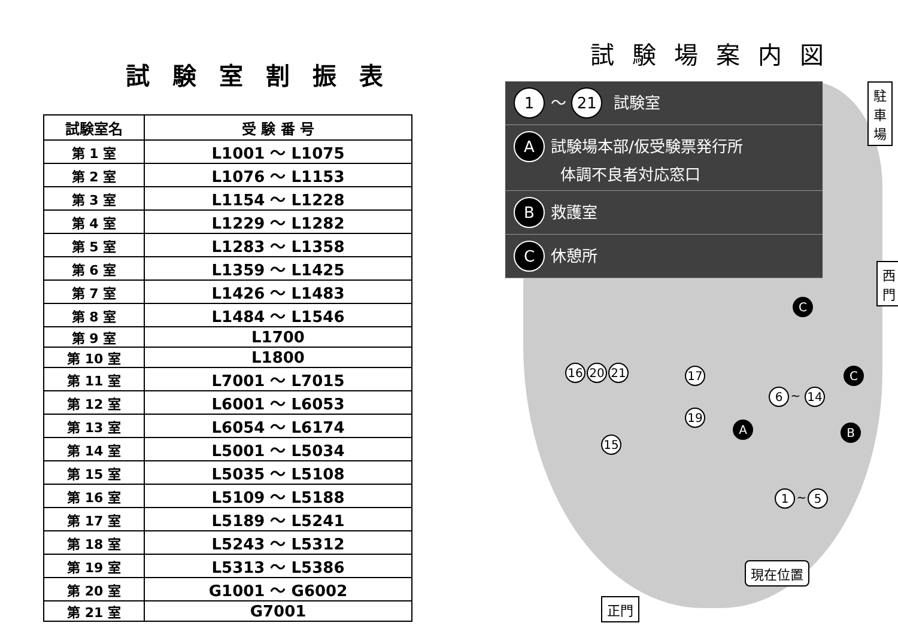試験室割振表
| 試験室名 | 受 験 番 号 |
| --- | --- |
| 第 1 室 | L1001 ～ L1075 |
| 第 2 室 | L1076 ～ L1153 |
| 第 3 室 | L1154 ～ L1228 |
| 第 4 室 | L1229 ～ L1282 |
| 第 5 室 | L1283 ～ L1358 |
| 第 6 室 | L1359 ～ L1425 |
| 第 7 室 | L1426 ～ L1483 |
| 第 8 室 | L1484 ～ L1546 |
| 第 9 室 | L1700 |
| 第 10 室 | L1800 |
| 第 11 室 | L7001 ～ L7015 |
| 第 12 室 | L6001 ～ L6053 |
| 第 13 室 | L6054 ～ L6174 |
| 第 14 室 | L5001 ～ L5034 |
| 第 15 室 | L5035 ～ L5108 |
| 第 16 室 | L5109 ～ L5188 |
| 第 17 室 | L5189 ～ L5241 |
| 第 18 室 | L5243 ～ L5312 |
| 第 19 室 | L5313 ～ L5386 |
| 第 20 室 | G1001 ～ G6002 |
| 第 21 室 | G7001 |
試験場案内図
1 ～ 21 試験室
A試験場本部/仮受験票発行所
　　　体調不良者対応窓口
B救護室
C休憩所
駐
車
場
西
門
現在位置
正門
16 20 21 17
19
15
6 ~ 14
1 ~ 5
A B
C
C